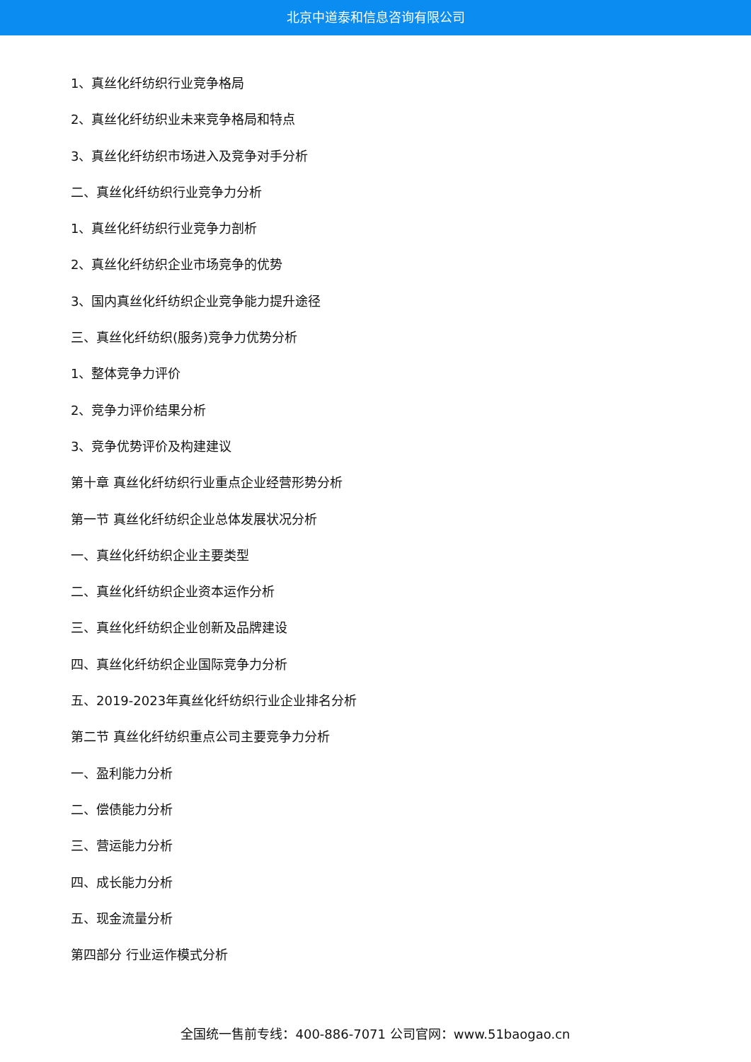北京中道泰和信息咨询有限公司
1、真丝化纤纺织行业竞争格局
2、真丝化纤纺织业未来竞争格局和特点
3、真丝化纤纺织市场进入及竞争对手分析
二、真丝化纤纺织行业竞争力分析
1、真丝化纤纺织行业竞争力剖析
2、真丝化纤纺织企业市场竞争的优势
3、国内真丝化纤纺织企业竞争能力提升途径
三、真丝化纤纺织(服务)竞争力优势分析
1、整体竞争力评价
2、竞争力评价结果分析
3、竞争优势评价及构建建议
第十章 真丝化纤纺织行业重点企业经营形势分析
第一节 真丝化纤纺织企业总体发展状况分析
一、真丝化纤纺织企业主要类型
二、真丝化纤纺织企业资本运作分析
三、真丝化纤纺织企业创新及品牌建设
四、真丝化纤纺织企业国际竞争力分析
五、2019-2023年真丝化纤纺织行业企业排名分析
第二节 真丝化纤纺织重点公司主要竞争力分析
一、盈利能力分析
二、偿债能力分析
三、营运能力分析
四、成长能力分析
五、现金流量分析
第四部分 行业运作模式分析
全国统一售前专线：400-886-7071 公司官网：www.51baogao.cn